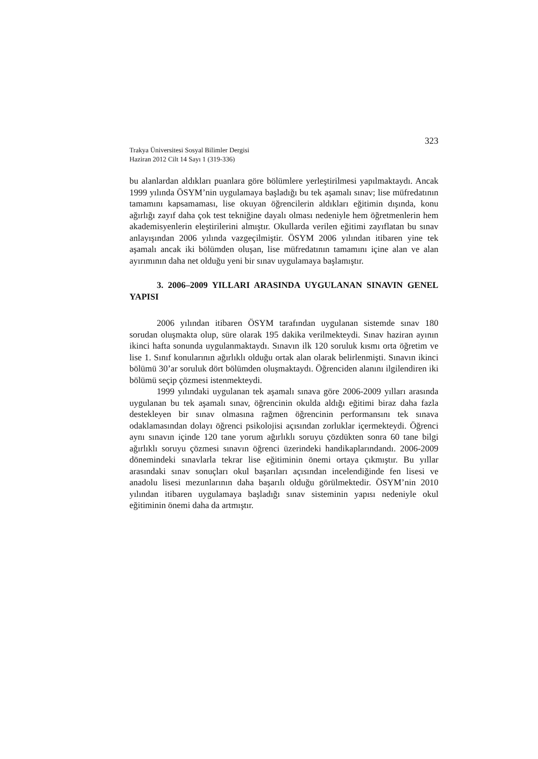323
Trakya Üniversitesi Sosyal Bilimler Dergisi
Haziran 2012 Cilt 14 Sayı 1 (319-336)
bu alanlardan aldıkları puanlara göre bölümlere yerleştirilmesi yapılmaktaydı. Ancak 1999 yılında ÖSYM’nin uygulamaya başladığı bu tek aşamalı sınav; lise müfredatının tamamını kapsamaması, lise okuyan öğrencilerin aldıkları eğitimin dışında, konu ağırlığı zayıf daha çok test tekniğine dayalı olması nedeniyle hem öğretmenlerin hem akademisyenlerin eleştirilerini almıştır. Okullarda verilen eğitimi zayıflatan bu sınav anlayışından 2006 yılında vazgeçilmiştir. ÖSYM 2006 yılından itibaren yine tek aşamalı ancak iki bölümden oluşan, lise müfredatının tamamını içine alan ve alan ayırımının daha net olduğu yeni bir sınav uygulamaya başlamıştır.
3. 2006–2009 YILLARI ARASINDA UYGULANAN SINAVIN GENEL YAPISI
2006 yılından itibaren ÖSYM tarafından uygulanan sistemde sınav 180 sorudan oluşmakta olup, süre olarak 195 dakika verilmekteydi. Sınav haziran ayının ikinci hafta sonunda uygulanmaktaydı. Sınavın ilk 120 soruluk kısmı orta öğretim ve lise 1. Sınıf konularının ağırlıklı olduğu ortak alan olarak belirlenmişti. Sınavın ikinci bölümü 30’ar soruluk dört bölümden oluşmaktaydı. Öğrenciden alanını ilgilendiren iki bölümü seçip çözmesi istenmekteydi.
1999 yılındaki uygulanan tek aşamalı sınava göre 2006-2009 yılları arasında uygulanan bu tek aşamalı sınav, öğrencinin okulda aldığı eğitimi biraz daha fazla destekleyen bir sınav olmasına rağmen öğrencinin performansını tek sınava odaklamasından dolayı öğrenci psikolojisi açısından zorluklar içermekteydi. Öğrenci aynı sınavın içinde 120 tane yorum ağırlıklı soruyu çözdükten sonra 60 tane bilgi ağırlıklı soruyu çözmesi sınavın öğrenci üzerindeki handikaplarındandı. 2006-2009 dönemindeki sınavlarla tekrar lise eğitiminin önemi ortaya çıkmıştır. Bu yıllar arasındaki sınav sonuçları okul başarıları açısından incelendiğinde fen lisesi ve anadolu lisesi mezunlarının daha başarılı olduğu görülmektedir. ÖSYM’nin 2010 yılından itibaren uygulamaya başladığı sınav sisteminin yapısı nedeniyle okul eğitiminin önemi daha da artmıştır.